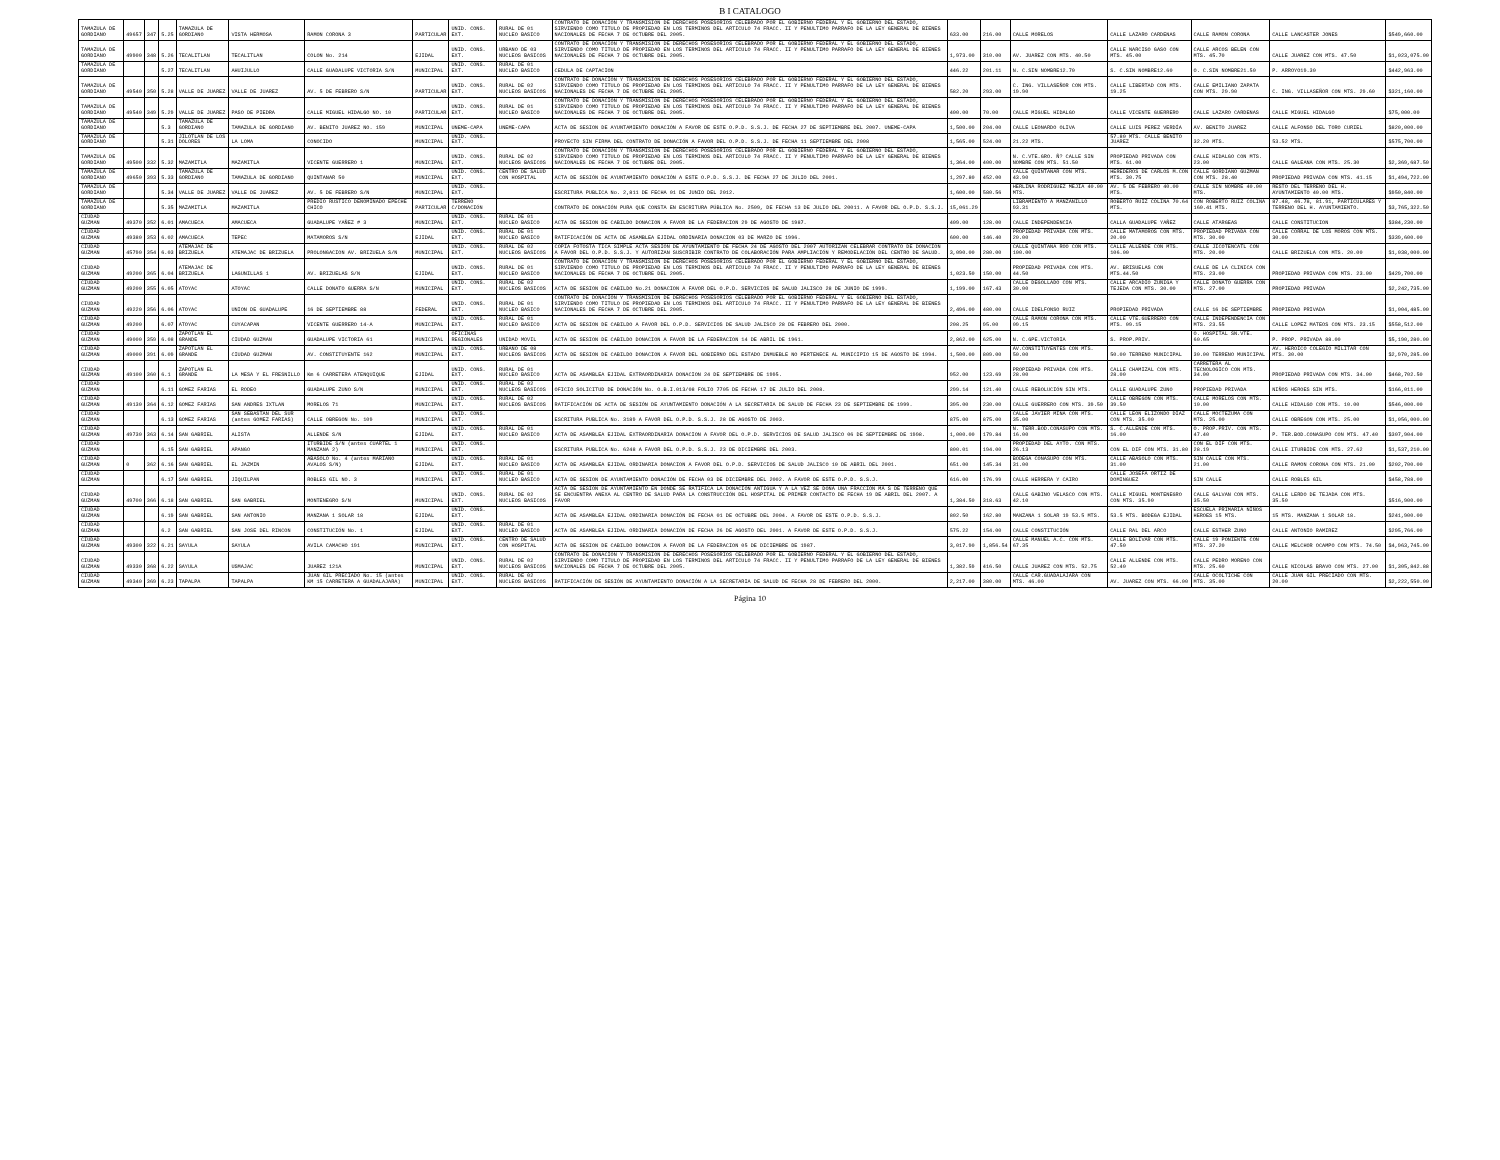B I CATALOGO
| TAMAZULA DE GORDIANO | 49657 | 347 | 5.25 | TAMAZULA DE GORDIANO | VISTA HERMOSA | RAMON CORONA 3 | PARTICULAR | UNID. CONS. EXT. | RURAL DE 01 NUCLEO BASICO | CONTRATO DE DONACIÓN Y TRANSMISION DE DERECHOS POSESORIOS CELEBRADO POR EL GOBIERNO FEDERAL Y EL GOBIERNO DEL ESTADO, SIRVIENDO COMO TITULO DE PROPIEDAD EN LOS TERMINOS DEL ARTICULO 74 FRACC. II Y PENULTIMO PARRAFO DE LA LEY GENERAL DE BIENES NACIONALES DE FECHA 7 DE OCTUBRE DEL 2005. | 633.00 | 216.00 | CALLE MORELOS | CALLE LAZARO CARDENAS | CALLE RAMON CORONA | CALLE LANCASTER JONES | $549,660.00 |
| TAMAZULA DE GORDIANO | 49900 | 348 | 5.26 | TECALITLAN | TECALITLAN | COLON No. 214 | EJIDAL | UNID. CONS. EXT. | URBANO DE 03 NUCLEOS BASICOS | CONTRATO DE DONACIÓN Y TRANSMISION DE DERECHOS POSESORIOS CELEBRADO POR EL GOBIERNO FEDERAL Y EL GOBIERNO DEL ESTADO, SIRVIENDO COMO TITULO DE PROPIEDAD EN LOS TERMINOS DEL ARTICULO 74 FRACC. II Y PENULTIMO PARRAFO DE LA LEY GENERAL DE BIENES NACIONALES DE FECHA 7 DE OCTUBRE DEL 2005. | 1,973.00 | 310.00 | AV. JUAREZ CON MTS. 40.50 | CALLE NARCISO GASO CON MTS. 45.00 | CALLE ARCOS BELEN CON MTS. 45.70 | CALLE JUAREZ CON MTS. 47.50 | $1,023,075.00 |
| TAMAZULA DE GORDIANO | | | 5.27 | TECALITLAN | AHUIJULLO | CALLE GUADALUPE VICTORIA S/N | MUNICIPAL | UNID. CONS. EXT. | RURAL DE 01 NUCLEO BASICO | CEDULA DE CAPTACION | 446.22 | 201.11 | N. C.SIN NOMBRE12.70 | S. C.SIN NOMBRE12.60 | O. C.SIN NOMBRE21.50 | P. ARROYO19.30 | $442,963.00 |
| TAMAZULA DE GORDIANO | 49540 | 350 | 5.28 | VALLE DE JUAREZ | VALLE DE JUAREZ | AV. 5 DE FEBRERO S/N | PARTICULAR | UNID. CONS. EXT. | RURAL DE 02 NUCLEOS BASICOS | CONTRATO DE DONACIÓN Y TRANSMISION DE DERECHOS POSESORIOS CELEBRADO POR EL GOBIERNO FEDERAL Y EL GOBIERNO DEL ESTADO, SIRVIENDO COMO TITULO DE PROPIEDAD EN LOS TERMINOS DEL ARTICULO 74 FRACC. II Y PENULTIMO PARRAFO DE LA LEY GENERAL DE BIENES NACIONALES DE FECHA 7 DE OCTUBRE DEL 2005. | 582.20 | 293.00 | C. ING. VILLASEÑOR CON MTS. 19.90 | CALLE LIBERTAD CON MTS. 19.25 | CALLE EMILIANO ZAPATA CON MTS. 29.90 | C. ING. VILLASEÑOR CON MTS. 29.60 | $321,160.00 |
| TAMAZULA DE GORDIANO | 49540 | 349 | 5.29 | VALLE DE JUAREZ | PASO DE PIEDRA | CALLE MIGUEL HIDALGO NO. 10 | PARTICULAR | UNID. CONS. EXT. | RURAL DE 01 NUCLEO BASICO | CONTRATO DE DONACIÓN Y TRANSMISION DE DERECHOS POSESORIOS CELEBRADO POR EL GOBIERNO FEDERAL Y EL GOBIERNO DEL ESTADO, SIRVIENDO COMO TITULO DE PROPIEDAD EN LOS TERMINOS DEL ARTICULO 74 FRACC. II Y PENULTIMO PARRAFO DE LA LEY GENERAL DE BIENES NACIONALES DE FECHA 7 DE OCTUBRE DEL 2005. | 400.00 | 70.00 | CALLE MIGUEL HIDALGO | CALLE VICENTE GUERRERO | CALLE LAZARO CARDENAS | CALLE MIGUEL HIDALGO | $75,000.00 |
| TAMAZULA DE GORDIANO | | | 5.3 | TAMAZULA DE GORDIANO | TAMAZULA DE GORDIANO | AV. BENITO JUAREZ NO. 159 | MUNICIPAL | UNEME-CAPA | UNEME-CAPA | ACTA DE SESION DE AYUNTAMIENTO DONACIÓN A FAVOR DE ESTE O.P.D. S.S.J. DE FECHA 27 DE SEPTIEMBRE DEL 2007. UNEME-CAPA | 1,500.00 | 204.00 | CALLE LEONARDO OLIVA | CALLE LUIS PEREZ VERDÍA | AV. BENITO JUAREZ | CALLE ALFONSO DEL TORO CURIEL | $820,000.00 |
| TAMAZULA DE GORDIANO | | | 5.31 | JILOTLAN DE LOS DOLORES | LA LOMA | CONOCIDO | MUNICIPAL | UNID. CONS. EXT. | | PROYECTO SIN FIRMA DEL CONTRATO DE DONACIÓN A FAVOR DEL O.P.D. S.S.J. DE FECHA 11 SEPTIEMBRE DEL 2008 | 1,565.00 | 524.00 | 21.22 MTS. | 57.80 MTS. CALLE BENITO JUAREZ | 32.20 MTS. | 53.52 MTS. | $575,700.00 |
| TAMAZULA DE GORDIANO | 49500 | 332 | 5.32 | MAZAMITLA | MAZAMITLA | VICENTE GUERRERO 1 | MUNICIPAL | UNID. CONS. EXT. | RURAL DE 02 NUCLEOS BASICOS | CONTRATO DE DONACIÓN Y TRANSMISION DE DERECHOS POSESORIOS CELEBRADO POR EL GOBIERNO FEDERAL Y EL GOBIERNO DEL ESTADO, SIRVIENDO COMO TITULO DE PROPIEDAD EN LOS TERMINOS DEL ARTICULO 74 FRACC. II Y PENULTIMO PARRAFO DE LA LEY GENERAL DE BIENES NACIONALES DE FECHA 7 DE OCTUBRE DEL 2005. | 1,364.00 | 400.00 | N. C.VTE.GRO. Ñ? CALLE SIN NOMBRE CON MTS. 51.50 | PROPIEDAD PRIVADA CON MTS. 61.00 | CALLE HIDALGO CON MTS. 23.00 | CALLE GALEANA CON MTS. 25.30 | $2,369,687.50 |
| TAMAZULA DE GORDIANO | 49650 | 393 | 5.33 | TAMAZULA DE GORDIANO | TAMAZULA DE GORDIANO | QUINTANAR 50 | MUNICIPAL | UNID. CONS. EXT. | CENTRO DE SALUD CON HOSPITAL | ACTA DE SESIÓN DE AYUNTAMIENTO DONACIÓN A ESTE O.P.D. S.S.J. DE FECHA 27 DE JULIO DEL 2001. | 1,297.80 | 452.00 | CALLE QUINTANAR CON MTS. 43.90 | HEREDEROS DE CARLOS M.CON MTS. 30.75 | CALLE GORDIANO GUZMAN CON MTS. 28.40 | PROPIEDAD PRIVADA CON MTS. 41.15 | $1,494,722.00 |
| TAMAZULA DE GORDIANO | | | 5.34 | VALLE DE JUAREZ | VALLE DE JUAREZ | AV. 5 DE FEBRERO S/N | MUNICIPAL | UNID. CONS. EXT. | | ESCRITURA PUBLICA No. 2,811 DE FECHA 01 DE JUNIO DEL 2012. | 1,600.00 | 580.56 | HERLINA RODRIGUEZ MEJÍA 40.00 MTS. | AV. 5 DE FEBRERO 40.00 MTS. | CALLE SIN NOMBRE 40.00 MTS. | RESTO DEL TERRENO DEL H. AYUNTAMIENTO 40.00 MTS. | $950,840.00 |
| TAMAZULA DE GORDIANO | | | 5.35 | MAZAMITLA | MAZAMITLA | PREDIO RUSTICO DENOMINADO EPECHE CHICO | PARTICULAR | TERRENO C/DONACIÓN | | CONTRATO DE DONACIÓN PURA QUE CONSTA EN ESCRITURA PÚBLICA No. 2509, DE FECHA 13 DE JULIO DEL 20011. A FAVOR DEL O.P.D. S.S.J. | 15,061.29 | | LIBRAMIENTO A MANZANILLO 93.31 | ROBERTO RUIZ COLINA 70.64 MTS. | CON ROBERTO RUIZ COLINA 160.41 MTS. | 87.48, 46.78, 81.91, PARTICULARES Y TERRENO DEL H. AYUNTAMIENTO. | $3,765,322.50 |
| CIUDAD GUZMAN | 49370 | 352 | 6.01 | AMACUECA | AMACUECA | GUADALUPE YAÑEZ # 3 | MUNICIPAL | UNID. CONS. EXT. | RURAL DE 01 NUCLEO BASICO | ACTA DE SESION DE CABILDO DONACION A FAVOR DE LA FEDERACION 29 DE AGOSTO DE 1987. | 409.00 | 128.00 | CALLE INDEPENDENCIA | CALLA GUADALUPE YAÑEZ | CALLE ATARGEAS | CALLE CONSTITUCION | $384,230.00 |
| CIUDAD GUZMAN | 49380 | 353 | 6.02 | AMACUECA | TEPEC | MATAMOROS S/N | EJIDAL | UNID. CONS. EXT. | RURAL DE 01 NUCLEO BASICO | RATIFICACIÓN DE ACTA DE ASAMBLEA EJIDAL ORDINARIA DONACION 03 DE MARZO DE 1996. | 600.00 | 146.40 | PROPIEDAD PRIVADA CON MTS. 20.00 | CALLE MATAMOROS CON MTS. 20.00 | PROPIEDAD PRIVADA CON MTS. 30.00 | CALLE CORRAL DE LOS MOROS CON MTS. 30.00 | $339,600.00 |
| CIUDAD GUZMAN | 45790 | 354 | 6.03 | ATEMAJAC DE BRIZUELA | ATEMAJAC DE BRIZUELA | PROLONGACION AV. BRIZUELA S/N | MUNICIPAL | UNID. CONS. EXT. | RURAL DE 02 NUCLEOS BASICOS | COPIA FOTOSTÁ TICA SIMPLE ACTA SESIÓN DE AYUNTAMIENTO DE FECHA 24 DE AGOSTO DEL 2007 AUTORIZAN CELEBRAR CONTRATO DE DONACION A FAVOR DEL O.P.D. S.S.J. Y AUTORIZAN SUSCRIBIR CONTRATO DE COLABORACIÓN PARA AMPLIACIÓN Y REMODELACIÓN DEL CENTRO DE SALUD. | 3,090.00 | 280.00 | CALLE QUINTANA ROO CON MTS. 100.00 | CALLE ALLENDE CON MTS. 106.00 | CALLE JICOTENCATL CON MTS. 20.00 | CALLE BRIZUELA CON MTS. 20.00 | $1,038,000.00 |
| CIUDAD GUZMAN | 49200 | 365 | 6.04 | ATEMAJAC DE BRIZUELA | LAGUNILLAS 1 | AV. BRIZUELAS S/N | EJIDAL | UNID. CONS. EXT. | RURAL DE 01 NUCLEO BASICO | CONTRATO DE DONACIÓN Y TRANSMISION DE DERECHOS POSESORIOS CELEBRADO POR EL GOBIERNO FEDERAL Y EL GOBIERNO DEL ESTADO, SIRVIENDO COMO TITULO DE PROPIEDAD EN LOS TERMINOS DEL ARTICULO 74 FRACC. II Y PENULTIMO PARRAFO DE LA LEY GENERAL DE BIENES NACIONALES DE FECHA 7 DE OCTUBRE DEL 2005. | 1,023.50 | 150.00 | PROPIEDAD PRIVADA CON MTS. 44.50 | AV. BRISUELAS CON MTS.44.50 | CALLE DE LA CLINICA CON MTS. 23.00 | PROPIEDAD PRIVADA CON MTS. 23.00 | $429,700.00 |
| CIUDAD GUZMAN | 49200 | 355 | 6.05 | ATOYAC | ATOYAC | CALLE DONATO GUERRA S/N | MUNICIPAL | UNID. CONS. EXT. | RURAL DE 02 NUCLEOS BASICOS | ACTA DE SESION DE CABILDO No.21 DONACION A FAVOR DEL O.P.D. SERVICIOS DE SALUD JALISCO 28 DE JUNIO DE 1999. | 1,199.00 | 167.43 | CALLE DEGOLLADO CON MTS. 30.00 | CALLE ARCADIO ZUÑIGA Y TEJEDA CON MTS. 30.00 | CALLE DONATO GUERRA CON MTS. 27.00 | PROPIEDAD PRIVADA | $2,242,735.00 |
| CIUDAD GUZMAN | 49220 | 356 | 6.06 | ATOYAC | UNION DE GUADALUPE | 16 DE SEPTIEMBRE 88 | FEDERAL | UNID. CONS. EXT. | RURAL DE 01 NUCLEO BASICO | CONTRATO DE DONACIÓN Y TRANSMISION DE DERECHOS POSESORIOS CELEBRADO POR EL GOBIERNO FEDERAL Y EL GOBIERNO DEL ESTADO, SIRVIENDO COMO TITULO DE PROPIEDAD EN LOS TERMINOS DEL ARTICULO 74 FRACC. II Y PENULTIMO PARRAFO DE LA LEY GENERAL DE BIENES NACIONALES DE FECHA 7 DE OCTUBRE DEL 2005. | 2,496.00 | 480.00 | CALLE IDELFONSO RUIZ | PROPIEDAD PRIVADA | CALLE 16 DE SEPTIEMBRE | PROPIEDAD PRIVADA | $1,004,485.00 |
| CIUDAD GUZMAN | 49200 | | 6.07 | ATOYAC | CUYACAPAN | VICENTE GUERRERO 14-A | MUNICIPAL | UNID. CONS. EXT. | RURAL DE 01 NUCLEO BASICO | ACTA DE SESION DE CABILDO A FAVOR DEL O.P.D. SERVICIOS DE SALUD JALISCO 28 DE FEBRERO DEL 2000. | 208.25 | 95.00 | CALLE RAMON CORONA CON MTS. 09.15 | CALLE VTE.GUERRERO CON MTS. 09.15 | CALLE INDEPENDENCIA CON MTS. 23.55 | CALLE LOPEZ MATEOS CON MTS. 23.15 | $558,512.00 |
| CIUDAD GUZMAN | 49000 | 359 | 6.08 | ZAPOTLAN EL GRANDE | CIUDAD GUZMAN | GUADALUPE VICTORIA 61 | MUNICIPAL | OFICINAS REGIONALES | UNIDAD MOVIL | ACTA DE SESION DE CABILDO DONACION A FAVOR DE LA FEDERACION 14 DE ABRIL DE 1961. | 2,862.00 | 625.00 | N. C.GPE.VICTORIA | S. PROP.PRIV. | O. HOSPITAL SN.VTE. 60.65 | P. PROP. PRIVADA 88.00 | $5,190,280.00 |
| CIUDAD GUZMAN | 49000 | 391 | 6.09 | ZAPOTLAN EL GRANDE | CIUDAD GUZMAN | AV. CONSTITUYENTE 162 | MUNICIPAL | UNID. CONS. EXT. | URBANO DE 08 NUCLEOS BASICOS | ACTA DE SESION DE CABILDO DONACION A FAVOR DEL GOBIERNO DEL ESTADO INMUEBLE NO PERTENECE AL MUNICIPIO 15 DE AGOSTO DE 1994. | 1,500.00 | 809.00 | AV.CONSTITUYENTES CON MTS. 50.00 | 50.00 TERRENO MUNICIPAL | 30.00 TERRENO MUNICIPAL | AV. HEROICO COLEGIO MILITAR CON MTS. 30.00 | $2,970,285.00 |
| CIUDAD GUZMAN | 49100 | 360 | 6.1 | ZAPOTLAN EL GRANDE | LA MESA Y EL FRESNILLO | Km 6 CARRETERA ATENQUIQUE | EJIDAL | UNID. CONS. EXT. | RURAL DE 01 NUCLEO BASICO | ACTA DE ASAMBLEA EJIDAL EXTRAORDINARIA DONACION 24 DE SEPTIEMBRE DE 1995. | 952.00 | 123.69 | PROPIEDAD PRIVADA CON MTS. 28.00 | CALLE CHAMIZAL CON MTS. 28.00 | CARRETERA AL TECNOLOGICO CON MTS. 34.00 | PROPIEDAD PRIVADA CON MTS. 34.00 | $468,702.50 |
| CIUDAD GUZMAN | | | 6.11 | GOMEZ FARIAS | EL RODEO | GUADALUPE ZUNO S/N | MUNICIPAL | UNID. CONS. EXT. | RURAL DE 02 NUCLEOS BASICOS | OFICIO SOLICITUD DE DONACIÓN No. O.B.I.013/08 FOLIO 7705 DE FECHA 17 DE JULIO DEL 2008. | 299.14 | 121.40 | CALLE REBOLUCIÓN SIN MTS. | CALLE GUADALUPE ZUNO | PROPIEDAD PRIVADA | NIÑOS HEROES SIN MTS. | $166,011.00 |
| CIUDAD GUZMAN | 49130 | 364 | 6.12 | GOMEZ FARIAS | SAN ANDRES IXTLAN | MORELOS 71 | MUNICIPAL | UNID. CONS. EXT. | RURAL DE 02 NUCLEOS BASICOS | RATIFICACIÓN DE ACTA DE SESIÓN DE AYUNTAMIENTO DONACIÓN A LA SECRETARIA DE SALUD DE FECHA 23 DE SEPTIEMBRE DE 1999. | 395.00 | 230.00 | CALLE GUERRERO CON MTS. 39.50 | CALLE OBREGON CON MTS. 39.50 | CALLE MORELOS CON MTS. 10.00 | CALLE HIDALGO CON MTS. 10.00 | $546,000.00 |
| CIUDAD GUZMAN | | | 6.13 | GOMEZ FARIAS | SAN SEBASTAN DEL SUR (antes GOMEZ FARIAS) | CALLE OBREGON No. 109 | MUNICIPAL | UNID. CONS. EXT. | | ESCRITURA PUBLICA No. 3189 A FAVOR DEL O.P.D. S.S.J. 28 DE AGOSTO DE 2003. | 875.00 | 875.00 | CALLE JAVIER MINA CON MTS. 35.00 | CALLE LEON ELIZONDO DIAZ CON MTS. 35.00 | CALLE MOCTEZUMA CON MTS. 25.00 | CALLE OBREGON CON MTS. 25.00 | $1,056,000.00 |
| CIUDAD GUZMAN | 49730 | 363 | 6.14 | SAN GABRIEL | ALISTA | ALLENDE S/N | EJIDAL | UNID. CONS. EXT. | RURAL DE 01 NUCLEO BASICO | ACTA DE ASAMBLEA EJIDAL EXTRAORDINARIA DONACION A FAVOR DEL O.P.D. SERVICIOS DE SALUD JALISCO 06 DE SEPTIEMBRE DE 1998. | 1,000.00 | 179.84 | N. TERR.BOD.CONASUPO CON MTS. 16.00 | S. C.ALLENDE CON MTS. 16.00 | O. PROP.PRIV. CON MTS. 47.40 | P. TER.BOD.CONASUPO CON MTS. 47.40 | $307,904.00 |
| CIUDAD GUZMAN | | | 6.15 | SAN GABRIEL | APANGO | ITURBIDE S/N (antes CUARTEL 1 MANZANA 2) | MUNICIPAL | UNID. CONS. EXT. | | ESCRITURA PUBLICA No. 6248 A FAVOR DEL O.P.D. S.S.J. 23 DE DICIEMBRE DEL 2003. | 800.01 | 194.00 | PROPIEDAD DEL AYTO. CON MTS. 26.13 | CON EL DIF CON MTS. 31.80 | CON EL DIF CON MTS. 28.19 | CALLE ITURBIDE CON MTS. 27.62 | $1,537,210.00 |
| CIUDAD GUZMAN | 0 | 362 | 6.16 | SAN GABRIEL | EL JAZMIN | ABASOLO No. 4 (antes MARIANO AVALOS S/N) | EJIDAL | UNID. CONS. EXT. | RURAL DE 01 NUCLEO BASICO | ACTA DE ASAMBLEA EJIDAL ORDINARIA DONACION A FAVOR DEL O.P.D. SERVICIOS DE SALUD JALISCO 10 DE ABRIL DEL 2001. | 651.00 | 145.34 | BODEGA CONASUPO CON MTS. 31.00 | CALLE ABASOLO CON MTS. 31.00 | SIN CALLE CON MTS. 21.00 | CALLE RAMON CORONA CON MTS. 21.00 | $202,700.00 |
| CIUDAD GUZMAN | | | 6.17 | SAN GABRIEL | JIQUILPAN | ROBLES GIL NO. 3 | MUNICIPAL | UNID. CONS. EXT. | RURAL DE 01 NUCLEO BASICO | ACTA DE SESION DE AYUNTAMIENTO DONACIÓN DE FECHA 03 DE DICIEMBRE DEL 2002. A FAVOR DE ESTE O.P.D. S.S.J. | 616.00 | 176.99 | CALLE HERRERA Y CAIRO | CALLE JOSEFA ORTIZ DE DOMINGUEZ | SIN CALLE | CALLE ROBLES GIL | $458,788.00 |
| CIUDAD GUZMAN | 49700 | 366 | 6.18 | SAN GABRIEL | SAN GABRIEL | MONTENEGRO S/N | MUNICIPAL | UNID. CONS. EXT. | RURAL DE 02 NUCLEOS BASICOS | ACTA DE SESION DE AYUNTAMIENTO EN DONDE SE RATIFICA LA DONACIÓN ANTIGUA Y A LA VEZ SE DONA UNA FRACCIÓN MÁ S DE TERRENO QUE SE ENCUENTRA ANEXA AL CENTRO DE SALUD PARA LA CONSTRUCCIÓN DEL HOSPITAL DE PRIMER CONTACTO DE FECHA 19 DE ABRIL DEL 2007. A FAVOR | 1,384.50 | 318.63 | CALLE GABINO VELASCO CON MTS. 42.10 | CALLE MIGUEL MONTENEGRO CON MTS. 35.90 | CALLE GALVAN CON MTS. 35.50 | CALLE LERDO DE TEJADA CON MTS. 35.50 | $516,900.00 |
| CIUDAD GUZMAN | | | 6.19 | SAN GABRIEL | SAN ANTONIO | MANZANA 1 SOLAR 18 | EJIDAL | UNID. CONS. EXT. | | ACTA DE ASAMBLEA EJIDAL ORDINARIA DONACIÓN DE FECHA 01 DE OCTUBRE DEL 2004. A FAVOR DE ESTE O.P.D. S.S.J. | 802.50 | 162.80 | MANZANA 1 SOLAR 19 53.5 MTS. | 53.5 MTS. BODEGA EJIDAL | ESCUELA PRIMARIA NIÑOS HEROES 15 MTS. | 15 MTS. MANZANA 1 SOLAR 18. | $241,900.00 |
| CIUDAD GUZMAN | | | 6.2 | SAN GABRIEL | SAN JOSE DEL RINCON | CONSTITUCIÓN No. 1 | EJIDAL | UNID. CONS. EXT. | RURAL DE 01 NUCLEO BASICO | ACTA DE ASAMBLEA EJIDAL ORDINARIA DONACIÓN DE FECHA 26 DE AGOSTO DEL 2001. A FAVOR DE ESTE O.P.D. S.S.J. | 575.22 | 154.00 | CALLE CONSTITUCIÓN | CALLE RAL DEL ARCO | CALLE ESTHER ZUNO | CALLE ANTONIO RAMIREZ | $295,766.00 |
| CIUDAD GUZMAN | 49300 | 322 | 6.21 | SAYULA | SAYULA | AVILA CAMACHO 191 | MUNICIPAL | UNID. CONS. EXT. | CENTRO DE SALUD CON HOSPITAL | ACTA DE SESION DE CABILDO DONACION A FAVOR DE LA FEDERACION 05 DE DICIEMBRE DE 1987. | 3,017.90 | 1,856.54 | CALLE MANUEL A.C. CON MTS. 67.35 | CALLE BOLIVAR CON MTS. 47.50 | CALLE 19 PONIENTE CON MTS. 37.20 | CALLE MELCHOR OCAMPO CON MTS. 74.50 | $4,963,745.00 |
| CIUDAD GUZMAN | 49330 | 368 | 6.22 | SAYULA | USMAJAC | JUAREZ 121A | MUNICIPAL | UNID. CONS. EXT. | RURAL DE 02 NUCLEOS BASICOS | CONTRATO DE DONACIÓN Y TRANSMISION DE DERECHOS POSESORIOS CELEBRADO POR EL GOBIERNO FEDERAL Y EL GOBIERNO DEL ESTADO, SIRVIENDO COMO TITULO DE PROPIEDAD EN LOS TERMINOS DEL ARTICULO 74 FRACC. II Y PENULTIMO PARRAFO DE LA LEY GENERAL DE BIENES NACIONALES DE FECHA 7 DE OCTUBRE DEL 2005. | 1,382.59 | 416.50 | CALLE JUAREZ CON MTS. 52.75 | CALLE ALLENDE CON MTS. 52.40 | CALLE PEDRO MORENO CON MTS. 25.60 | CALLE NICOLAS BRAVO CON MTS. 27.00 | $1,305,842.88 |
| CIUDAD GUZMAN | 49340 | 369 | 6.23 | TAPALPA | TAPALPA | JUAN GIL PRECIADO No. 15 (antes KM 15 CARRETERA A GUADALAJARA) | MUNICIPAL | UNID. CONS. EXT. | RURAL DE 02 NUCLEOS BASICOS | RATIFICACIÓN DE SESIÓN DE AYUNTAMIENTO DONACIÓN A LA SECRETARIA DE SALUD DE FECHA 28 DE FEBRERO DEL 2000. | 2,217.00 | 380.00 | CALLE CAR.GUADALAJARA CON MTS. 46.00 | AV. JUAREZ CON MTS. 66.00 | CALLE OCOLTICHE CON MTS. 35.00 | CALLE JUAN GIL PRECIADO CON MTS. 20.00 | $2,222,550.00 |
Página 10